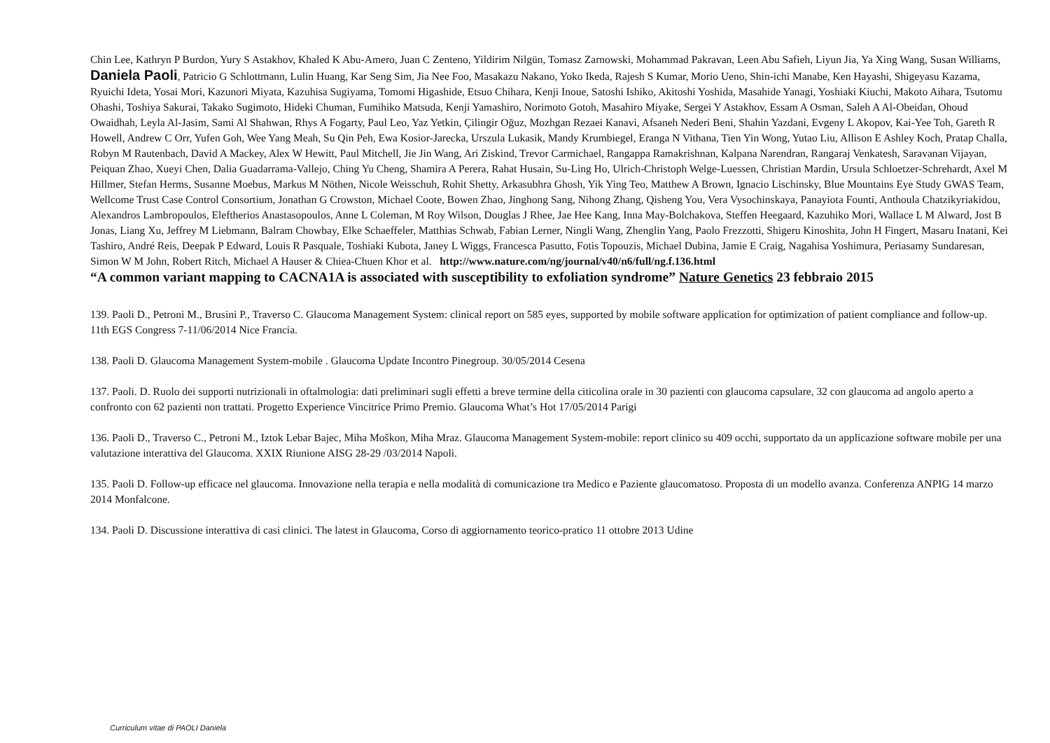Chin Lee, Kathryn P Burdon, Yury S Astakhov, Khaled K Abu-Amero, Juan C Zenteno, Yildirim Nilgün, Tomasz Zarnowski, Mohammad Pakravan, Leen Abu Safieh, Liyun Jia, Ya Xing Wang, Susan Williams, Daniela Paoli, Patricio G Schlottmann, Lulin Huang, Kar Seng Sim, Jia Nee Foo, Masakazu Nakano, Yoko Ikeda, Rajesh S Kumar, Morio Ueno, Shin-ichi Manabe, Ken Hayashi, Shigeyasu Kazama, Ryuichi Ideta, Yosai Mori, Kazunori Miyata, Kazuhisa Sugiyama, Tomomi Higashide, Etsuo Chihara, Kenji Inoue, Satoshi Ishiko, Akitoshi Yoshida, Masahide Yanagi, Yoshiaki Kiuchi, Makoto Aihara, Tsutomu Ohashi, Toshiya Sakurai, Takako Sugimoto, Hideki Chuman, Fumihiko Matsuda, Kenji Yamashiro, Norimoto Gotoh, Masahiro Miyake, Sergei Y Astakhov, Essam A Osman, Saleh A Al-Obeidan, Ohoud Owaidhah, Leyla Al-Jasim, Sami Al Shahwan, Rhys A Fogarty, Paul Leo, Yaz Yetkin, Çilingir Oğuz, Mozhgan Rezaei Kanavi, Afsaneh Nederi Beni, Shahin Yazdani, Evgeny L Akopov, Kai-Yee Toh, Gareth R Howell, Andrew C Orr, Yufen Goh, Wee Yang Meah, Su Qin Peh, Ewa Kosior-Jarecka, Urszula Lukasik, Mandy Krumbiegel, Eranga N Vithana, Tien Yin Wong, Yutao Liu, Allison E Ashley Koch, Pratap Challa, Robyn M Rautenbach, David A Mackey, Alex W Hewitt, Paul Mitchell, Jie Jin Wang, Ari Ziskind, Trevor Carmichael, Rangappa Ramakrishnan, Kalpana Narendran, Rangaraj Venkatesh, Saravanan Vijayan, Peiquan Zhao, Xueyi Chen, Dalia Guadarrama-Vallejo, Ching Yu Cheng, Shamira A Perera, Rahat Husain, Su-Ling Ho, Ulrich-Christoph Welge-Luessen, Christian Mardin, Ursula Schloetzer-Schrehardt, Axel M Hillmer, Stefan Herms, Susanne Moebus, Markus M Nöthen, Nicole Weisschuh, Rohit Shetty, Arkasubhra Ghosh, Yik Ying Teo, Matthew A Brown, Ignacio Lischinsky, Blue Mountains Eye Study GWAS Team, Wellcome Trust Case Control Consortium, Jonathan G Crowston, Michael Coote, Bowen Zhao, Jinghong Sang, Nihong Zhang, Qisheng You, Vera Vysochinskaya, Panayiota Founti, Anthoula Chatzikyriakidou, Alexandros Lambropoulos, Eleftherios Anastasopoulos, Anne L Coleman, M Roy Wilson, Douglas J Rhee, Jae Hee Kang, Inna May-Bolchakova, Steffen Heegaard, Kazuhiko Mori, Wallace L M Alward, Jost B Jonas, Liang Xu, Jeffrey M Liebmann, Balram Chowbay, Elke Schaeffeler, Matthias Schwab, Fabian Lerner, Ningli Wang, Zhenglin Yang, Paolo Frezzotti, Shigeru Kinoshita, John H Fingert, Masaru Inatani, Kei Tashiro, André Reis, Deepak P Edward, Louis R Pasquale, Toshiaki Kubota, Janey L Wiggs, Francesca Pasutto, Fotis Topouzis, Michael Dubina, Jamie E Craig, Nagahisa Yoshimura, Periasamy Sundaresan, Simon W M John, Robert Ritch, Michael A Hauser & Chiea-Chuen Khor et al. http://www.nature.com/ng/journal/v40/n6/full/ng.f.136.html
“A common variant mapping to CACNA1A is associated with susceptibility to exfoliation syndrome” Nature Genetics 23 febbraio 2015
139. Paoli D., Petroni M., Brusini P., Traverso C. Glaucoma Management System: clinical report on 585 eyes, supported by mobile software application for optimization of patient compliance and follow-up. 11th EGS Congress 7-11/06/2014 Nice Francia.
138. Paoli D. Glaucoma Management System-mobile . Glaucoma Update Incontro Pinegroup. 30/05/2014 Cesena
137. Paoli. D. Ruolo dei supporti nutrizionali in oftalmologia: dati preliminari sugli effetti a breve termine della citicolina orale in 30 pazienti con glaucoma capsulare, 32 con glaucoma ad angolo aperto a confronto con 62 pazienti non trattati. Progetto Experience Vincitrice Primo Premio. Glaucoma What’s Hot 17/05/2014 Parigi
136. Paoli D., Traverso C., Petroni M., Iztok Lebar Bajec, Miha Moškon, Miha Mraz. Glaucoma Management System-mobile: report clinico su 409 occhi, supportato da un applicazione software mobile per una valutazione interattiva del Glaucoma. XXIX Riunione AISG 28-29 /03/2014 Napoli.
135. Paoli D. Follow-up efficace nel glaucoma. Innovazione nella terapia e nella modalità di comunicazione tra Medico e Paziente glaucomatoso. Proposta di un modello avanza. Conferenza ANPIG 14 marzo 2014 Monfalcone.
134. Paoli D. Discussione interattiva di casi clinici. The latest in Glaucoma, Corso di aggiornamento teorico-pratico 11 ottobre 2013 Udine
Curriculum vitae di PAOLI Daniela